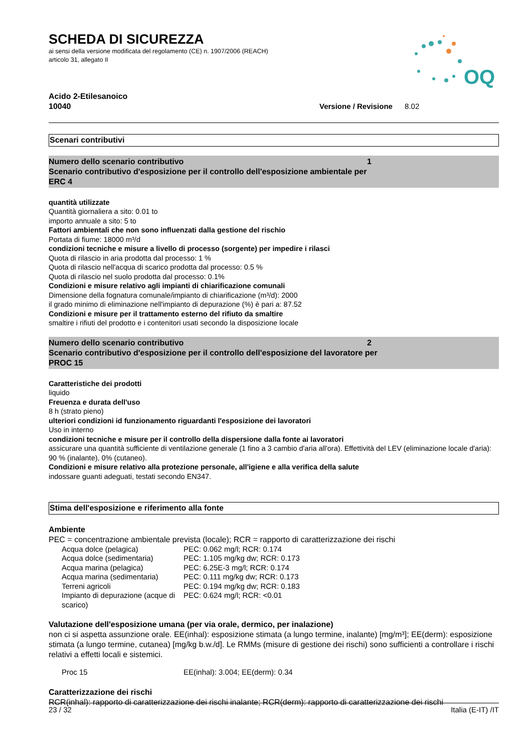OQ
SCHEDA DI SICUREZZA
ai sensi della versione modificata del regolamento (CE) n. 1907/2006 (REACH)
articolo 31, allegato II
Acido 2-Etilesanoico
10040
Versione / Revisione 8.02
Scenari contributivi
Numero dello scenario contributivo 1
Scenario contributivo d'esposizione per il controllo dell'esposizione ambientale per
ERC 4
quantità utilizzate
Quantità giornaliera a sito: 0.01 to
importo annuale a sito: 5 to
Fattori ambientali che non sono influenzati dalla gestione del rischio
Portata di fiume: 18000 m³/d
condizioni tecniche e misure a livello di processo (sorgente) per impedire i rilasci
Quota di rilascio in aria prodotta dal processo: 1 %
Quota di rilascio nell'acqua di scarico prodotta dal processo: 0.5 %
Quota di rilascio nel suolo prodotta dal processo: 0.1%
Condizioni e misure relativo agli impianti di chiarificazione comunali
Dimensione della fognatura comunale/impianto di chiarificazione (m³/d): 2000
il grado minimo di eliminazione nell'impianto di depurazione (%) è pari a: 87.52
Condizioni e misure per il trattamento esterno del rifiuto da smaltire
smaltire i rifiuti del prodotto e i contenitori usati secondo la disposizione locale
Numero dello scenario contributivo 2
Scenario contributivo d'esposizione per il controllo dell'esposizione del lavoratore per
PROC 15
Caratteristiche dei prodotti
liquido
Freuenza e durata dell'uso
8 h (strato pieno)
ulteriori condizioni id funzionamento riguardanti l'esposizione dei lavoratori
Uso in interno
condizioni tecniche e misure per il controllo della dispersione dalla fonte ai lavoratori
assicurare una quantità sufficiente di ventilazione generale (1 fino a 3 cambio d'aria all'ora). Effettività del LEV (eliminazione locale d'aria): 90 % (inalante), 0% (cutaneo).
Condizioni e misure relativo alla protezione personale, all'igiene e alla verifica della salute
indossare guanti adeguati, testati secondo EN347.
Stima dell'esposizione e riferimento alla fonte
Ambiente
PEC = concentrazione ambientale prevista (locale); RCR = rapporto di caratterizzazione dei rischi
| Acqua dolce (pelagica) | PEC: 0.062 mg/l; RCR: 0.174 |
| Acqua dolce (sedimentaria) | PEC: 1.105 mg/kg dw; RCR: 0.173 |
| Acqua marina (pelagica) | PEC: 6.25E-3 mg/l; RCR: 0.174 |
| Acqua marina (sedimentaria) | PEC: 0.111 mg/kg dw; RCR: 0.173 |
| Terreni agricoli | PEC: 0.194 mg/kg dw; RCR: 0.183 |
| Impianto di depurazione (acque di scarico) | PEC: 0.624 mg/l; RCR: <0.01 |
Valutazione dell'esposizione umana (per via orale, dermico, per inalazione)
non ci si aspetta assunzione orale. EE(inhal): esposizione stimata (a lungo termine, inalante) [mg/m³]; EE(derm): esposizione stimata (a lungo termine, cutanea) [mg/kg b.w./d]. Le RMMs (misure di gestione dei rischi) sono sufficienti a controllare i rischi relativi a effetti locali e sistemici.
| Proc 15 | EE(inhal): 3.004; EE(derm): 0.34 |
Caratterizzazione dei rischi
RCR(inhal): rapporto di caratterizzazione dei rischi inalante; RCR(derm): rapporto di caratterizzazione dei rischi
23 / 32 Italia (E-IT) /IT